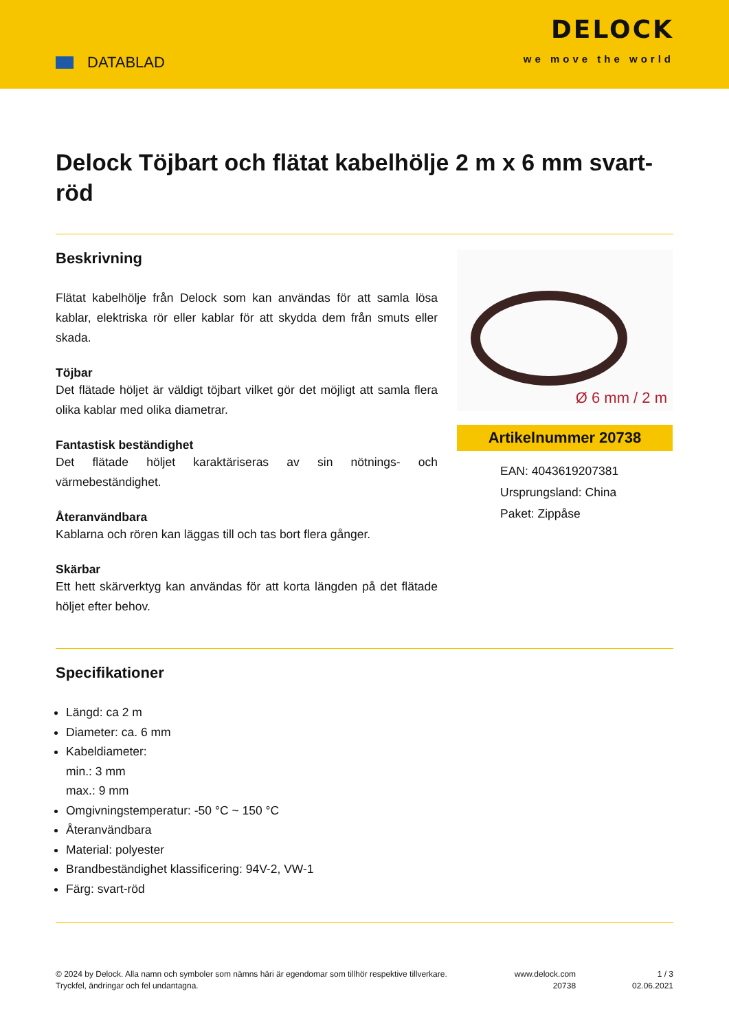DATABLAD
DELOCK
we move the world
Delock Töjbart och flätat kabelhölje 2 m x 6 mm svart-röd
Beskrivning
Flätat kabelhölje från Delock som kan användas för att samla lösa kablar, elektriska rör eller kablar för att skydda dem från smuts eller skada.
Töjbar
Det flätade höljet är väldigt töjbart vilket gör det möjligt att samla flera olika kablar med olika diametrar.
Fantastisk beständighet
Det flätade höljet karaktäriseras av sin nötnings- och värmebeständighet.
Återanvändbara
Kablarna och rören kan läggas till och tas bort flera gånger.
Skärbar
Ett hett skärverktyg kan användas för att korta längden på det flätade höljet efter behov.
Ø 6 mm / 2 m
Artikelnummer 20738
EAN: 4043619207381
Ursprungsland: China
Paket: Zippåse
Specifikationer
Längd: ca 2 m
Diameter: ca. 6 mm
Kabeldiameter:
min.: 3 mm
max.: 9 mm
Omgivningstemperatur: -50 °C ~ 150 °C
Återanvändbara
Material: polyester
Brandbeständighet klassificering: 94V-2, VW-1
Färg: svart-röd
© 2024 by Delock. Alla namn och symboler som nämns häri är egendomar som tillhör respektive tillverkare. Tryckfel, ändringar och fel undantagna.
www.delock.com
20738
1 / 3
02.06.2021